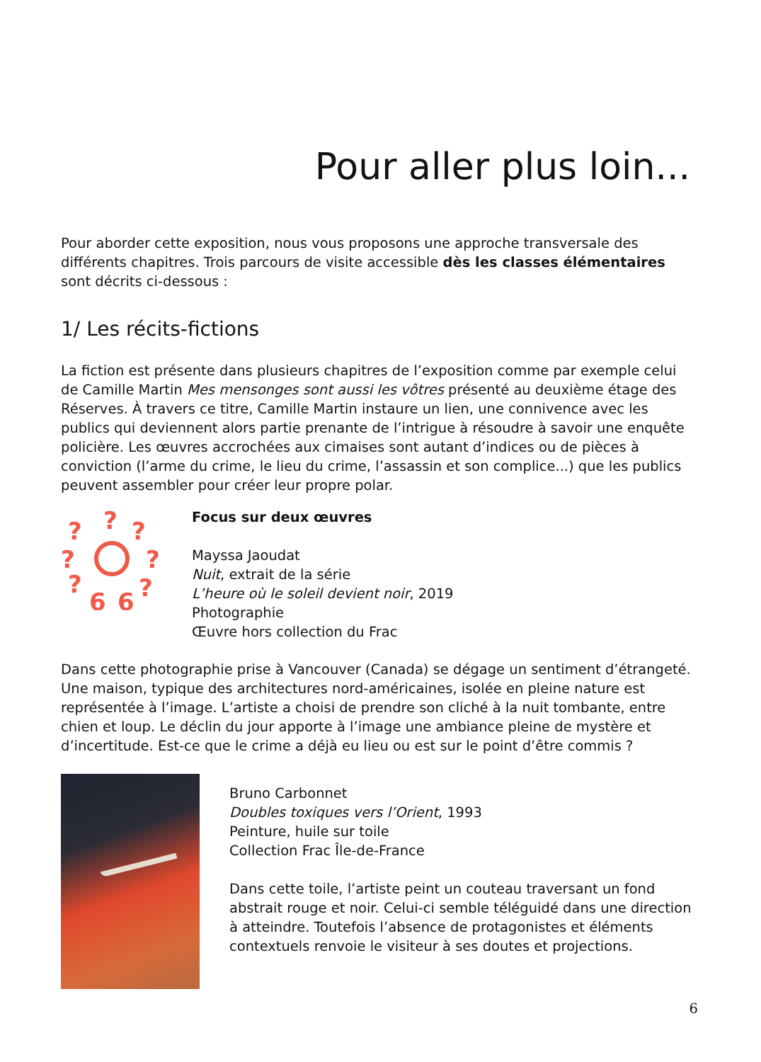Pour aller plus loin...
Pour aborder cette exposition, nous vous proposons une approche transversale des différents chapitres. Trois parcours de visite accessible dès les classes élémentaires sont décrits ci-dessous :
1/ Les récits-fictions
La fiction est présente dans plusieurs chapitres de l’exposition comme par exemple celui de Camille Martin Mes mensonges sont aussi les vôtres présenté au deuxième étage des Réserves. À travers ce titre, Camille Martin instaure un lien, une connivence avec les publics qui deviennent alors partie prenante de l’intrigue à résoudre à savoir une enquête policière. Les œuvres accrochées aux cimaises sont autant d’indices ou de pièces à conviction (l’arme du crime, le lieu du crime, l’assassin et son complice...) que les publics peuvent assembler pour créer leur propre polar.
?
?
?
?
?
?
?
6
6
Focus sur deux œuvres
Mayssa Jaoudat
Nuit, extrait de la série
L’heure où le soleil devient noir, 2019
Photographie
Œuvre hors collection du Frac
Dans cette photographie prise à Vancouver (Canada) se dégage un sentiment d’étrangeté. Une maison, typique des architectures nord-américaines, isolée en pleine nature est représentée à l’image. L’artiste a choisi de prendre son cliché à la nuit tombante, entre chien et loup. Le déclin du jour apporte à l’image une ambiance pleine de mystère et d’incertitude. Est-ce que le crime a déjà eu lieu ou est sur le point d’être commis ?
Bruno Carbonnet
Doubles toxiques vers l’Orient, 1993
Peinture, huile sur toile
Collection Frac Île-de-France
Dans cette toile, l’artiste peint un couteau traversant un fond abstrait rouge et noir. Celui-ci semble téléguidé dans une direction à atteindre. Toutefois l’absence de protagonistes et éléments contextuels renvoie le visiteur à ses doutes et projections.
6